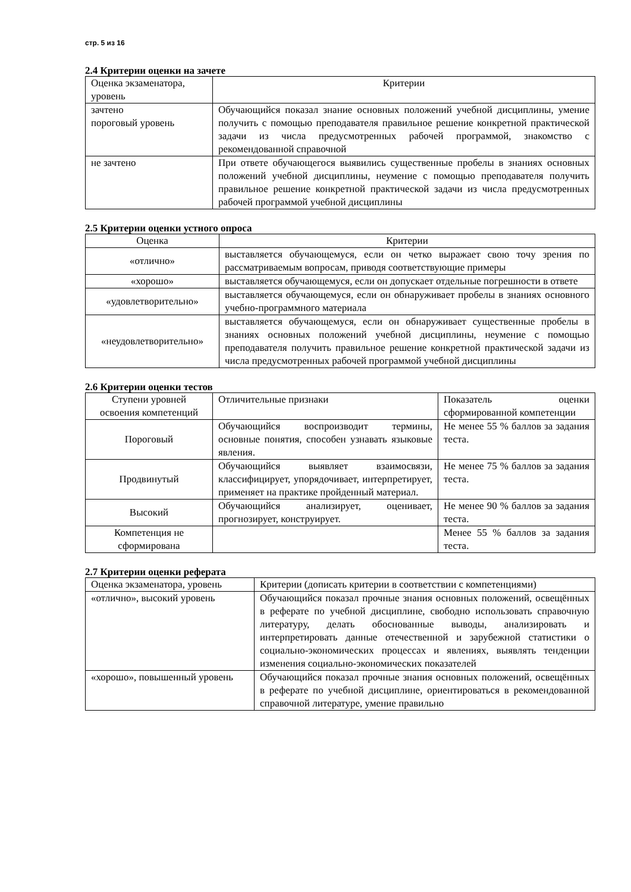стр. 5 из 16
2.4 Критерии оценки на зачете
| Оценка экзаменатора, уровень | Критерии |
| --- | --- |
| зачтено пороговый уровень | Обучающийся показал знание основных положений учебной дисциплины, умение получить с помощью преподавателя правильное решение конкретной практической задачи из числа предусмотренных рабочей программой, знакомство с рекомендованной справочной |
| не зачтено | При ответе обучающегося выявились существенные пробелы в знаниях основных положений учебной дисциплины, неумение с помощью преподавателя получить правильное решение конкретной практической задачи из числа предусмотренных рабочей программой учебной дисциплины |
2.5 Критерии оценки устного опроса
| Оценка | Критерии |
| --- | --- |
| «отлично» | выставляется обучающемуся, если он четко выражает свою точу зрения по рассматриваемым вопросам, приводя соответствующие примеры |
| «хорошо» | выставляется обучающемуся, если он допускает отдельные погрешности в ответе |
| «удовлетворительно» | выставляется обучающемуся, если он обнаруживает пробелы в знаниях основного учебно-программного материала |
| «неудовлетворительно» | выставляется обучающемуся, если он обнаруживает существенные пробелы в знаниях основных положений учебной дисциплины, неумение с помощью преподавателя получить правильное решение конкретной практической задачи из числа предусмотренных рабочей программой учебной дисциплины |
2.6 Критерии оценки тестов
| Ступени уровней освоения компетенций | Отличительные признаки | Показатель оценки сформированной компетенции |
| --- | --- | --- |
| Пороговый | Обучающийся воспроизводит термины, основные понятия, способен узнавать языковые явления. | Не менее 55 % баллов за задания теста. |
| Продвинутый | Обучающийся выявляет взаимосвязи, классифицирует, упорядочивает, интерпретирует, применяет на практике пройденный материал. | Не менее 75 % баллов за задания теста. |
| Высокий | Обучающийся анализирует, оценивает, прогнозирует, конструирует. | Не менее 90 % баллов за задания теста. |
| Компетенция не сформирована | | Менее 55 % баллов за задания теста. |
2.7 Критерии оценки реферата
| Оценка экзаменатора, уровень | Критерии (дописать критерии в соответствии с компетенциями) |
| --- | --- |
| «отлично», высокий уровень | Обучающийся показал прочные знания основных положений, освещённых в реферате по учебной дисциплине, свободно использовать справочную литературу, делать обоснованные выводы, анализировать и интерпретировать данные отечественной и зарубежной статистики о социально-экономических процессах и явлениях, выявлять тенденции изменения социально-экономических показателей |
| «хорошо», повышенный уровень | Обучающийся показал прочные знания основных положений, освещённых в реферате по учебной дисциплине, ориентироваться в рекомендованной справочной литературе, умение правильно |